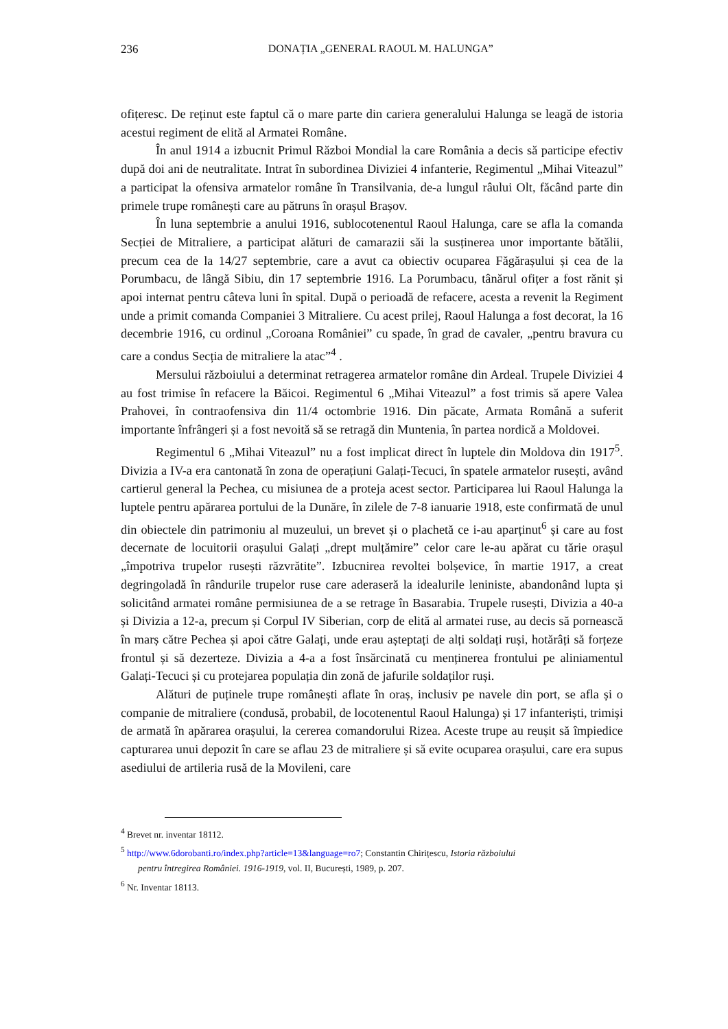236
DONAȚIA „GENERAL RAOUL M. HALUNGA”
ofițeresc. De reținut este faptul că o mare parte din cariera generalului Halunga se leagă de istoria acestui regiment de elită al Armatei Române.
În anul 1914 a izbucnit Primul Război Mondial la care România a decis să participe efectiv după doi ani de neutralitate. Intrat în subordinea Diviziei 4 infanterie, Regimentul „Mihai Viteazul” a participat la ofensiva armatelor române în Transilvania, de-a lungul râului Olt, făcând parte din primele trupe românești care au pătruns în orașul Brașov.
În luna septembrie a anului 1916, sublocotenentul Raoul Halunga, care se afla la comanda Secției de Mitraliere, a participat alături de camarazii săi la susținerea unor importante bătălii, precum cea de la 14/27 septembrie, care a avut ca obiectiv ocuparea Făgărașului și cea de la Porumbacu, de lângă Sibiu, din 17 septembrie 1916. La Porumbacu, tânărul ofițer a fost rănit și apoi internat pentru câteva luni în spital. După o perioadă de refacere, acesta a revenit la Regiment unde a primit comanda Companiei 3 Mitraliere. Cu acest prilej, Raoul Halunga a fost decorat, la 16 decembrie 1916, cu ordinul „Coroana României” cu spade, în grad de cavaler, „pentru bravura cu care a condus Secția de mitraliere la atac”<sup>4</sup> .
Mersului războiului a determinat retragerea armatelor române din Ardeal. Trupele Diviziei 4 au fost trimise în refacere la Băicoi. Regimentul 6 „Mihai Viteazul” a fost trimis să apere Valea Prahovei, în contraofensiva din 11/4 octombrie 1916. Din păcate, Armata Română a suferit importante înfrângeri și a fost nevoită să se retragă din Muntenia, în partea nordică a Moldovei.
Regimentul 6 „Mihai Viteazul” nu a fost implicat direct în luptele din Moldova din 1917<sup>5</sup>. Divizia a IV-a era cantonată în zona de operațiuni Galați-Tecuci, în spatele armatelor rusești, având cartierul general la Pechea, cu misiunea de a proteja acest sector. Participarea lui Raoul Halunga la luptele pentru apărarea portului de la Dunăre, în zilele de 7-8 ianuarie 1918, este confirmată de unul din obiectele din patrimoniu al muzeului, un brevet și o plachetă ce i-au aparținut<sup>6</sup> și care au fost decernate de locuitorii orașului Galați „drept mulțămire” celor care le-au apărat cu tărie orașul „împotriva trupelor rusești răzvrătite”. Izbucnirea revoltei bolșevice, în martie 1917, a creat degringoladă în rândurile trupelor ruse care aderaseră la idealurile leniniste, abandonând lupta și solicitând armatei române permisiunea de a se retrage în Basarabia. Trupele rusești, Divizia a 40-a și Divizia a 12-a, precum și Corpul IV Siberian, corp de elită al armatei ruse, au decis să pornească în marș către Pechea și apoi către Galați, unde erau așteptați de alți soldați ruși, hotărâți să forțeze frontul și să dezerteze. Divizia a 4-a a fost însărcinată cu menținerea frontului pe aliniamentul Galați-Tecuci și cu protejarea populația din zonă de jafurile soldaților ruși.
Alături de puținele trupe românești aflate în oraș, inclusiv pe navele din port, se afla și o companie de mitraliere (condusă, probabil, de locotenentul Raoul Halunga) și 17 infanteriști, trimiși de armată în apărarea orașului, la cererea comandorului Rizea. Aceste trupe au reușit să împiedice capturarea unui depozit în care se aflau 23 de mitraliere și să evite ocuparea orașului, care era supus asediului de artileria rusă de la Movileni, care
<sup>4</sup> Brevet nr. inventar 18112.
<sup>5</sup> http://www.6dorobanti.ro/index.php?article=13&language=ro7; Constantin Chirițescu, Istoria războiului
pentru întregirea României. 1916-1919, vol. II, București, 1989, p. 207.
<sup>6</sup> Nr. Inventar 18113.